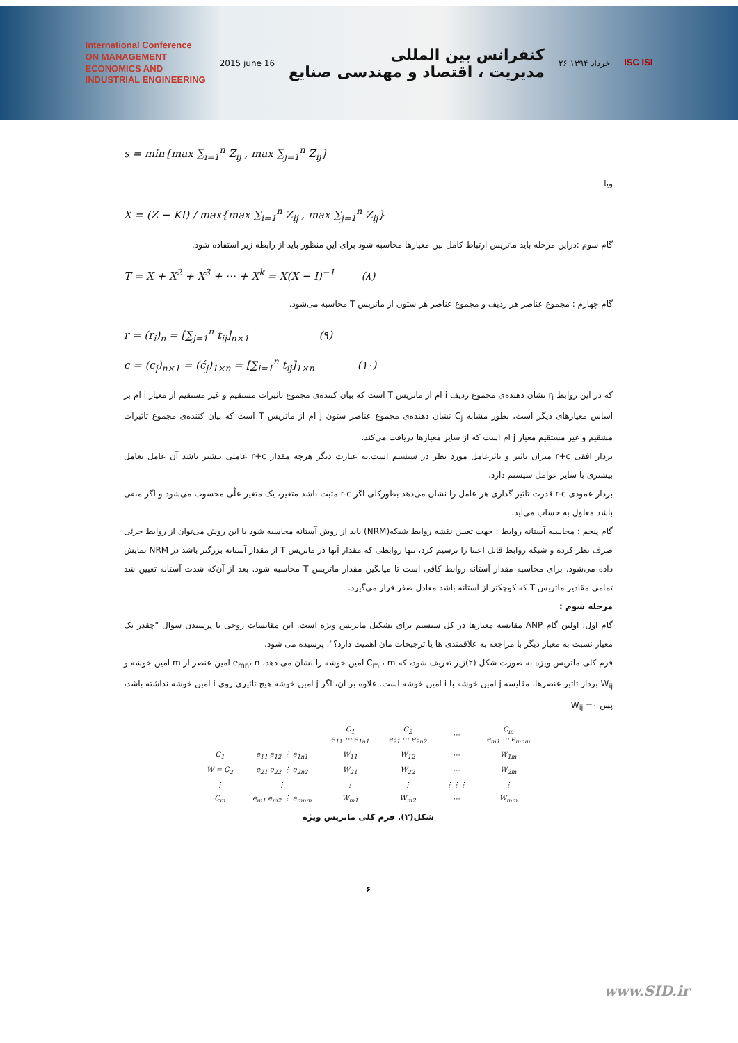International Conference
ON MANAGEMENT
ECONOMICS AND
INDUSTRIAL ENGINEERING
2015 june 16
کنفرانس بین المللی
مدیریت ، اقتصاد و مهندسی صنایع
۲۶ خرداد ۱۳۹۴
ISC ISI
s = min{max ∑<sub>i=1</sub><sup>n</sup> Z<sub>ij</sub> , max ∑<sub>j=1</sub><sup>n</sup> Z<sub>ij</sub>}
ویا
X = (Z − KI) / max{max ∑<sub>i=1</sub><sup>n</sup> Z<sub>ij</sub> , max ∑<sub>j=1</sub><sup>n</sup> Z<sub>ij</sub>}
گام سوم :دراین مرحله باید ماتریس ارتباط کامل بین معیارها محاسبه شود برای این منظور باید از رابطه زیر استفاده شود.
T = X + X<sup>2</sup> + X<sup>3</sup> + ⋯ + X<sup>k</sup> = X(X − I)<sup>−1</sup> (۸)
گام چهارم : مجموع عناصر هر ردیف و مجموع عناصر هر ستون از ماتریس T محاسبه می‌شود.
r = (r<sub>i</sub>)<sub>n</sub> = [∑<sub>j=1</sub><sup>n</sup> t<sub>ij</sub>]<sub>n×1</sub> (۹)
c = (c<sub>j</sub>)<sub>n×1</sub> = (ć<sub>j</sub>)<sub>1×n</sub> = [∑<sub>i=1</sub><sup>n</sup> t<sub>ij</sub>]<sub>1×n</sub> (۱۰)
که در این روابط r<sub>i</sub> نشان دهنده‌ی مجموع ردیف i ام از ماتریس T است که بیان کننده‌ی مجموع تاثیرات مستقیم و غیر مستقیم از معیار i ام بر اساس معیارهای دیگر است، بطور مشابه C<sub>j</sub> نشان دهنده‌ی مجموع عناصر ستون j ام از ماتریس T است که بیان کننده‌ی مجموع تاثیرات مشقیم و غیر مستقیم معیار j ام است که از سایر معیارها دریافت می‌کند.
بردار افقی r+c میزان تاثیر و تاثرعامل مورد نظر در سیستم است.به عبارت دیگر هرچه مقدار r+c عاملی بیشتر باشد آن عامل تعامل بیشتری با سایر عوامل سیستم دارد.
بردار عمودی r-c قدرت تاثیر گذاری هر عامل را نشان می‌دهد بطورکلی اگر r-c مثبت باشد متغیر، یک متغیر علّی محسوب می‌شود و اگر منفی باشد معلول به حساب می‌آید.
گام پنجم : محاسبه آستانه روابط : جهت تعیین نقشه روابط شبکه(NRM) باید از روش آستانه محاسبه شود با این روش می‌توان از روابط جزئی صرف نظر کرده و شبکه روابط قابل اعتنا را ترسیم کرد، تنها روابطی که مقدار آنها در ماتریس T از مقدار آستانه بزرگتر باشد در NRM نمایش داده می‌شود. برای محاسبه مقدار آستانه روابط کافی است تا میانگین مقدار ماتریس T محاسبه شود. بعد از آن‌که شدت آستانه تعیین شد تمامی مقادیر ماتریس T که کوچکتر از آستانه باشد معادل صفر قرار می‌گیرد.
مرحله سوم :
گام اول: اولین گام ANP مقایسه معیارها در کل سیستم برای تشکیل ماتریس ویژه است. این مقایسات زوجی با پرسیدن سوال "چقدر یک معیار نسبت به معیار دیگر با مراجعه به علاقمندی ها یا ترجیحات مان اهمیت دارد؟"، پرسیده می شود.
فرم کلی ماتریس ویژه به صورت شکل (۲)زیر تعریف شود، که C<sub>m</sub> ، m امین خوشه را نشان می دهد، e<sub>mn</sub>، n امین عنصر از m امین خوشه و W<sub>ij</sub> بردار تاثیر عنصرها، مقایسه j امین خوشه با i امین خوشه است. علاوه بر آن، اگر j امین خوشه هیچ تاثیری روی i امین خوشه نداشته باشد، پس W<sub>ij</sub> =۰
| | | C<sub>1</sub> e<sub>11</sub> ⋯ e<sub>1n1</sub> | C<sub>2</sub> e<sub>21</sub> ⋯ e<sub>2n2</sub> | ⋯ | C<sub>m</sub> e<sub>m1</sub> ⋯ e<sub>mnm</sub> |
| C<sub>1</sub> | e<sub>11</sub> e<sub>12</sub> ⋮ e<sub>1n1</sub> | W<sub>11</sub> | W<sub>12</sub> | ⋯ | W<sub>1m</sub> |
| W = C<sub>2</sub> | e<sub>21</sub> e<sub>22</sub> ⋮ e<sub>2n2</sub> | W<sub>21</sub> | W<sub>22</sub> | ⋯ | W<sub>2m</sub> |
| ⋮ | ⋮ | ⋮ | ⋮ | ⋮⋮⋮ | ⋮ |
| C<sub>m</sub> | e<sub>m1</sub> e<sub>m2</sub> ⋮ e<sub>mnm</sub> | W<sub>m1</sub> | W<sub>m2</sub> | ⋯ | W<sub>mm</sub> |
شکل(۲). فرم کلی ماتریس ویژه
۶
www.SID.ir